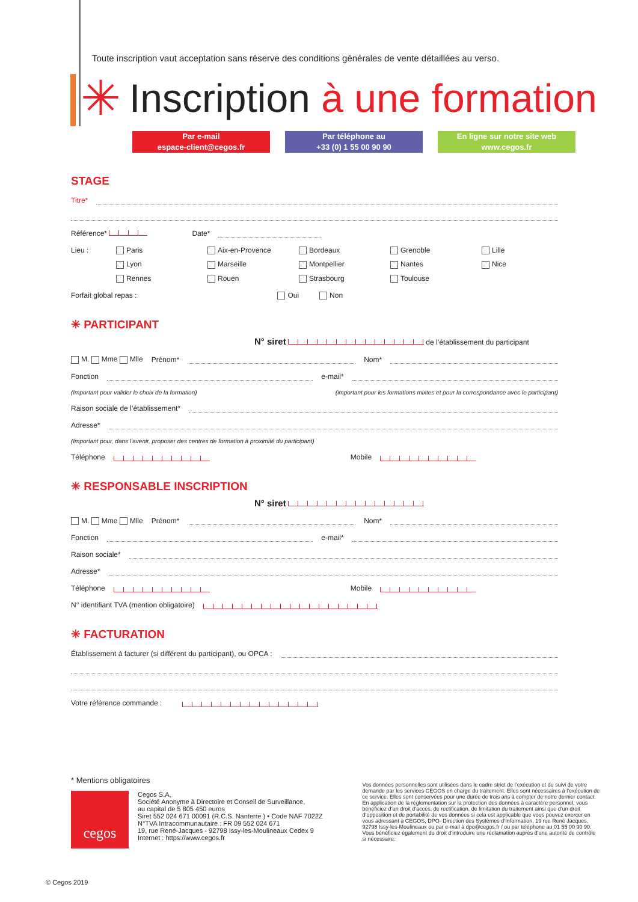✳
Toute inscription vaut acceptation sans réserve des conditions générales de vente détaillées au verso.
Inscription à une formation
Par e-mail
espace-client@cegos.fr
Par téléphone au
+33 (0) 1 55 00 90 90
En ligne sur notre site web
www.cegos.fr
STAGE
Titre*
Référence* Date*
Lieu : Paris Aix-en-Provence Bordeaux Grenoble Lille Lyon Marseille Montpellier Nantes Nice Rennes Rouen Strasbourg Toulouse
Forfait global repas : Oui Non
✳ PARTICIPANT
N° siret de l’établissement du participant
M. Mme Mlle Prénom* Nom*
Fonction e-mail*
(Important pour valider le choix de la formation) (important pour les formations mixtes et pour la correspondance avec le participant)
Raison sociale de l’établissement*
Adresse*
(Important pour, dans l’avenir, proposer des centres de formation à proximité du participant)
Téléphone Mobile
✳ RESPONSABLE INSCRIPTION
N° siret
M. Mme Mlle Prénom* Nom*
Fonction e-mail*
Raison sociale*
Adresse*
Téléphone Mobile
N° identifiant TVA (mention obligatoire)
✳ FACTURATION
Établissement à facturer (si différent du participant), ou OPCA :
Votre référence commande :
* Mentions obligatoires
cegos
Cegos S.A,
Société Anonyme à Directoire et Conseil de Surveillance,
au capital de 5 805 450 euros
Siret 552 024 671 00091 (R.C.S. Nanterre ) • Code NAF 7022Z
N°TVA Intracommunautaire : FR 09 552 024 671
19, rue René-Jacques - 92798 Issy-les-Moulineaux Cedex 9
Internet : https://www.cegos.fr
Vos données personnelles sont utilisées dans le cadre strict de l’exécution et du suivi de votre demande par les services CEGOS en charge du traitement. Elles sont nécessaires à l’exécution de ce service. Elles sont conservées pour une durée de trois ans à compter de notre dernier contact. En application de la réglementation sur la protection des données à caractère personnel, vous bénéficiez d’un droit d’accès, de rectification, de limitation du traitement ainsi que d’un droit d’opposition et de portabilité de vos données si cela est applicable que vous pouvez exercer en vous adressant à CEGOS, DPO- Direction des Systèmes d’Information, 19 rue René Jacques, 92798 Issy-les-Moulineaux ou par e-mail à dpo@cegos.fr / ou par téléphone au 01 55 00 90 90. Vous bénéficiez également du droit d’introduire une réclamation auprès d’une autorité de contrôle si nécessaire.
© Cegos 2019